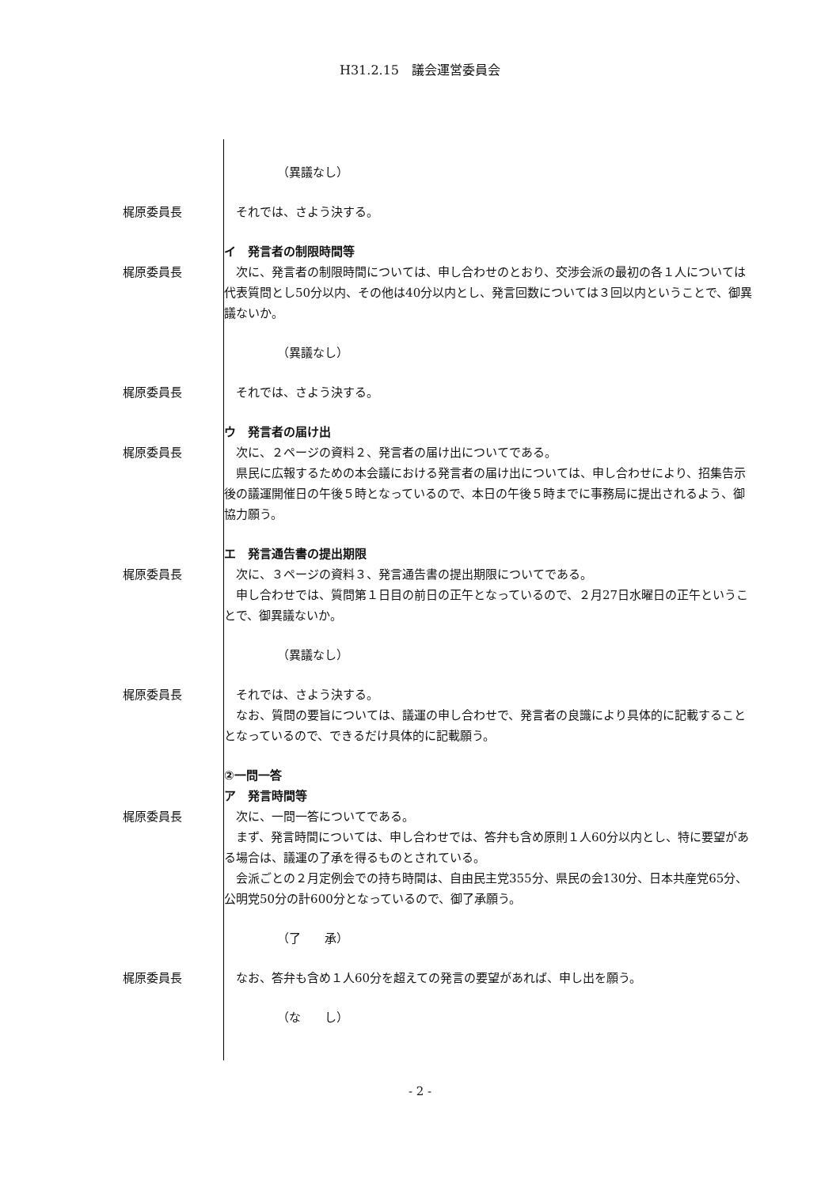H31.2.15　議会運営委員会
（異議なし）
梶原委員長 　それでは、さよう決する。
イ　発言者の制限時間等
梶原委員長 　次に、発言者の制限時間については、申し合わせのとおり、交渉会派の最初の各１人については代表質問とし50分以内、その他は40分以内とし、発言回数については３回以内ということで、御異議ないか。
（異議なし）
梶原委員長 　それでは、さよう決する。
ウ　発言者の届け出
梶原委員長 　次に、２ページの資料２、発言者の届け出についてである。
　県民に広報するための本会議における発言者の届け出については、申し合わせにより、招集告示後の議運開催日の午後５時となっているので、本日の午後５時までに事務局に提出されるよう、御協力願う。
エ　発言通告書の提出期限
梶原委員長 　次に、３ページの資料３、発言通告書の提出期限についてである。
　申し合わせでは、質問第１日目の前日の正午となっているので、２月27日水曜日の正午ということで、御異議ないか。
（異議なし）
梶原委員長 　それでは、さよう決する。
　なお、質問の要旨については、議運の申し合わせで、発言者の良識により具体的に記載することとなっているので、できるだけ具体的に記載願う。
②一問一答
ア　発言時間等
梶原委員長 　次に、一問一答についてである。
　まず、発言時間については、申し合わせでは、答弁も含め原則１人60分以内とし、特に要望がある場合は、議運の了承を得るものとされている。
　会派ごとの２月定例会での持ち時間は、自由民主党355分、県民の会130分、日本共産党65分、公明党50分の計600分となっているので、御了承願う。
（了　　承）
梶原委員長 　なお、答弁も含め１人60分を超えての発言の要望があれば、申し出を願う。
（な　　し）
- 2 -